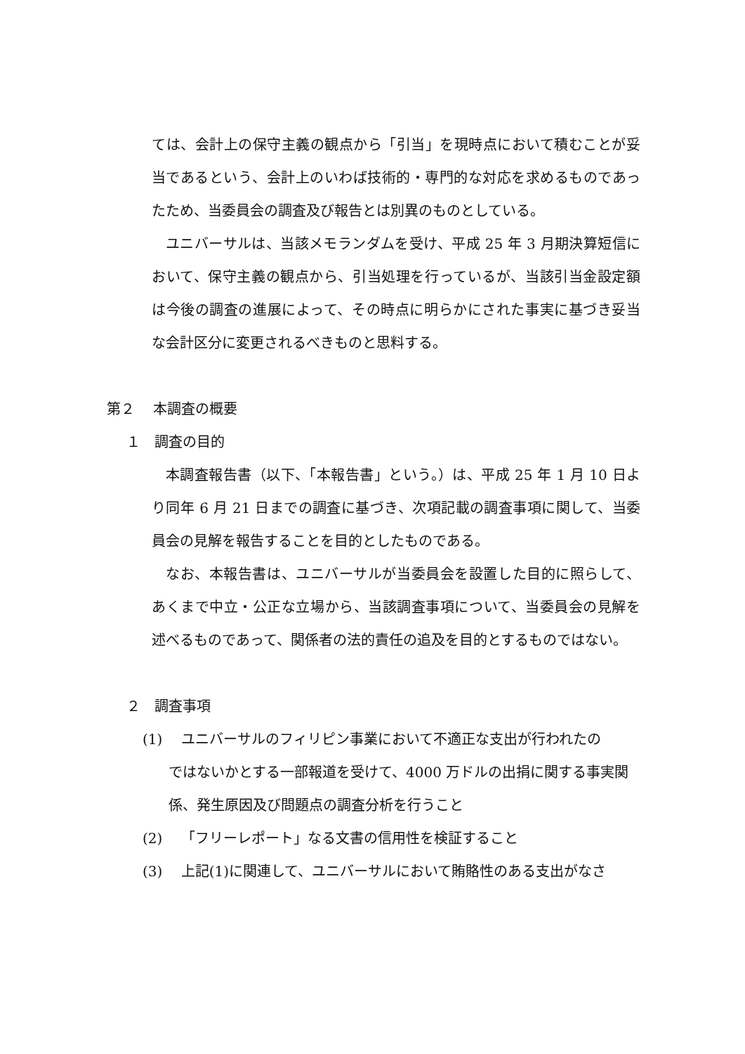ては、会計上の保守主義の観点から「引当」を現時点において積むことが妥当であるという、会計上のいわば技術的・専門的な対応を求めるものであったため、当委員会の調査及び報告とは別異のものとしている。
ユニバーサルは、当該メモランダムを受け、平成 25 年 3 月期決算短信において、保守主義の観点から、引当処理を行っているが、当該引当金設定額は今後の調査の進展によって、その時点に明らかにされた事実に基づき妥当な会計区分に変更されるべきものと思料する。
第２　 本調査の概要
１　調査の目的
本調査報告書（以下、「本報告書」という。）は、平成 25 年 1 月 10 日より同年 6 月 21 日までの調査に基づき、次項記載の調査事項に関して、当委員会の見解を報告することを目的としたものである。
なお、本報告書は、ユニバーサルが当委員会を設置した目的に照らして、あくまで中立・公正な立場から、当該調査事項について、当委員会の見解を述べるものであって、関係者の法的責任の追及を目的とするものではない。
２　調査事項
(1)　 ユニバーサルのフィリピン事業において不適正な支出が行われたの
ではないかとする一部報道を受けて、4000 万ドルの出捐に関する事実関係、発生原因及び問題点の調査分析を行うこと
(2)　 「フリーレポート」なる文書の信用性を検証すること
(3)　 上記(1)に関連して、ユニバーサルにおいて賄賂性のある支出がなさ